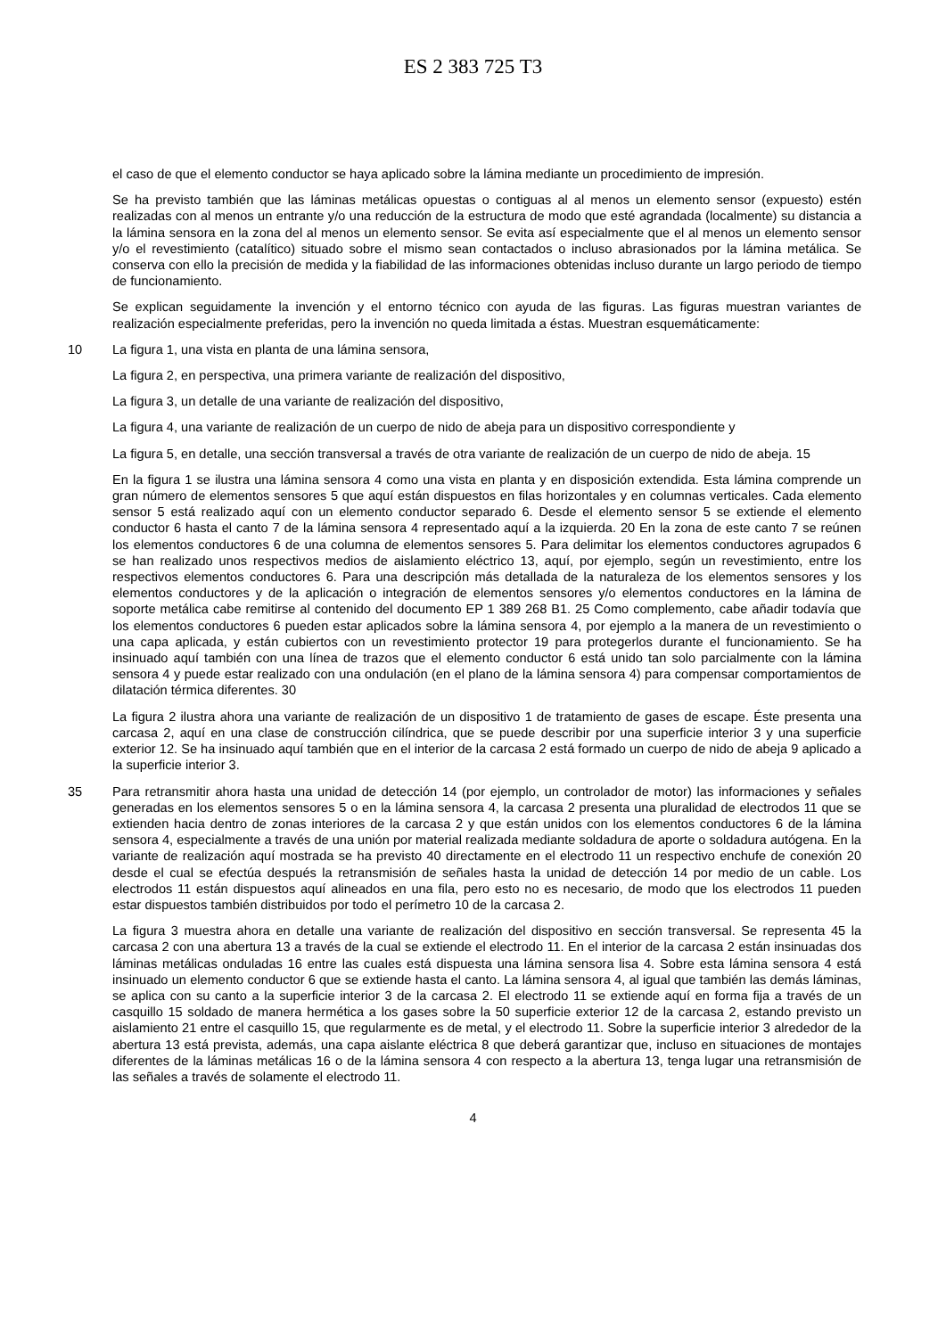ES 2 383 725 T3
el caso de que el elemento conductor se haya aplicado sobre la lámina mediante un procedimiento de impresión.
Se ha previsto también que las láminas metálicas opuestas o contiguas al al menos un elemento sensor (expuesto) estén realizadas con al menos un entrante y/o una reducción de la estructura de modo que esté agrandada (localmente) su distancia a la lámina sensora en la zona del al menos un elemento sensor. Se evita así 5especialmente que el al menos un elemento sensor y/o el revestimiento (catalítico) situado sobre el mismo sean contactados o incluso abrasionados por la lámina metálica. Se conserva con ello la precisión de medida y la fiabilidad de las informaciones obtenidas incluso durante un largo periodo de tiempo de funcionamiento.
Se explican seguidamente la invención y el entorno técnico con ayuda de las figuras. Las figuras muestran variantes de realización especialmente preferidas, pero la invención no queda limitada a éstas. Muestran esquemáticamente:
10 La figura 1, una vista en planta de una lámina sensora,
La figura 2, en perspectiva, una primera variante de realización del dispositivo,
La figura 3, un detalle de una variante de realización del dispositivo,
La figura 4, una variante de realización de un cuerpo de nido de abeja para un dispositivo correspondiente y
La figura 5, en detalle, una sección transversal a través de otra variante de realización de un cuerpo de nido de abeja. 15
En la figura 1 se ilustra una lámina sensora 4 como una vista en planta y en disposición extendida. Esta lámina comprende un gran número de elementos sensores 5 que aquí están dispuestos en filas horizontales y en columnas verticales. Cada elemento sensor 5 está realizado aquí con un elemento conductor separado 6. Desde el elemento sensor 5 se extiende el elemento conductor 6 hasta el canto 7 de la lámina sensora 4 representado aquí a la izquierda. 20 En la zona de este canto 7 se reúnen los elementos conductores 6 de una columna de elementos sensores 5. Para delimitar los elementos conductores agrupados 6 se han realizado unos respectivos medios de aislamiento eléctrico 13, aquí, por ejemplo, según un revestimiento, entre los respectivos elementos conductores 6. Para una descripción más detallada de la naturaleza de los elementos sensores y los elementos conductores y de la aplicación o integración de elementos sensores y/o elementos conductores en la lámina de soporte metálica cabe remitirse al contenido del documento EP 1 389 268 B1. 25 Como complemento, cabe añadir todavía que los elementos conductores 6 pueden estar aplicados sobre la lámina sensora 4, por ejemplo a la manera de un revestimiento o una capa aplicada, y están cubiertos con un revestimiento protector 19 para protegerlos durante el funcionamiento. Se ha insinuado aquí también con una línea de trazos que el elemento conductor 6 está unido tan solo parcialmente con la lámina sensora 4 y puede estar realizado con una ondulación (en el plano de la lámina sensora 4) para compensar comportamientos de dilatación térmica diferentes. 30
La figura 2 ilustra ahora una variante de realización de un dispositivo 1 de tratamiento de gases de escape. Éste presenta una carcasa 2, aquí en una clase de construcción cilíndrica, que se puede describir por una superficie interior 3 y una superficie exterior 12. Se ha insinuado aquí también que en el interior de la carcasa 2 está formado un cuerpo de nido de abeja 9 aplicado a la superficie interior 3.
35 Para retransmitir ahora hasta una unidad de detección 14 (por ejemplo, un controlador de motor) las informaciones y señales generadas en los elementos sensores 5 o en la lámina sensora 4, la carcasa 2 presenta una pluralidad de electrodos 11 que se extienden hacia dentro de zonas interiores de la carcasa 2 y que están unidos con los elementos conductores 6 de la lámina sensora 4, especialmente a través de una unión por material realizada mediante soldadura de aporte o soldadura autógena. En la variante de realización aquí mostrada se ha previsto 40 directamente en el electrodo 11 un respectivo enchufe de conexión 20 desde el cual se efectúa después la retransmisión de señales hasta la unidad de detección 14 por medio de un cable. Los electrodos 11 están dispuestos aquí alineados en una fila, pero esto no es necesario, de modo que los electrodos 11 pueden estar dispuestos también distribuidos por todo el perímetro 10 de la carcasa 2.
La figura 3 muestra ahora en detalle una variante de realización del dispositivo en sección transversal. Se representa 45 la carcasa 2 con una abertura 13 a través de la cual se extiende el electrodo 11. En el interior de la carcasa 2 están insinuadas dos láminas metálicas onduladas 16 entre las cuales está dispuesta una lámina sensora lisa 4. Sobre esta lámina sensora 4 está insinuado un elemento conductor 6 que se extiende hasta el canto. La lámina sensora 4, al igual que también las demás láminas, se aplica con su canto a la superficie interior 3 de la carcasa 2. El electrodo 11 se extiende aquí en forma fija a través de un casquillo 15 soldado de manera hermética a los gases sobre la 50 superficie exterior 12 de la carcasa 2, estando previsto un aislamiento 21 entre el casquillo 15, que regularmente es de metal, y el electrodo 11. Sobre la superficie interior 3 alrededor de la abertura 13 está prevista, además, una capa aislante eléctrica 8 que deberá garantizar que, incluso en situaciones de montajes diferentes de la láminas metálicas 16 o de la lámina sensora 4 con respecto a la abertura 13, tenga lugar una retransmisión de las señales a través de solamente el electrodo 11.
4